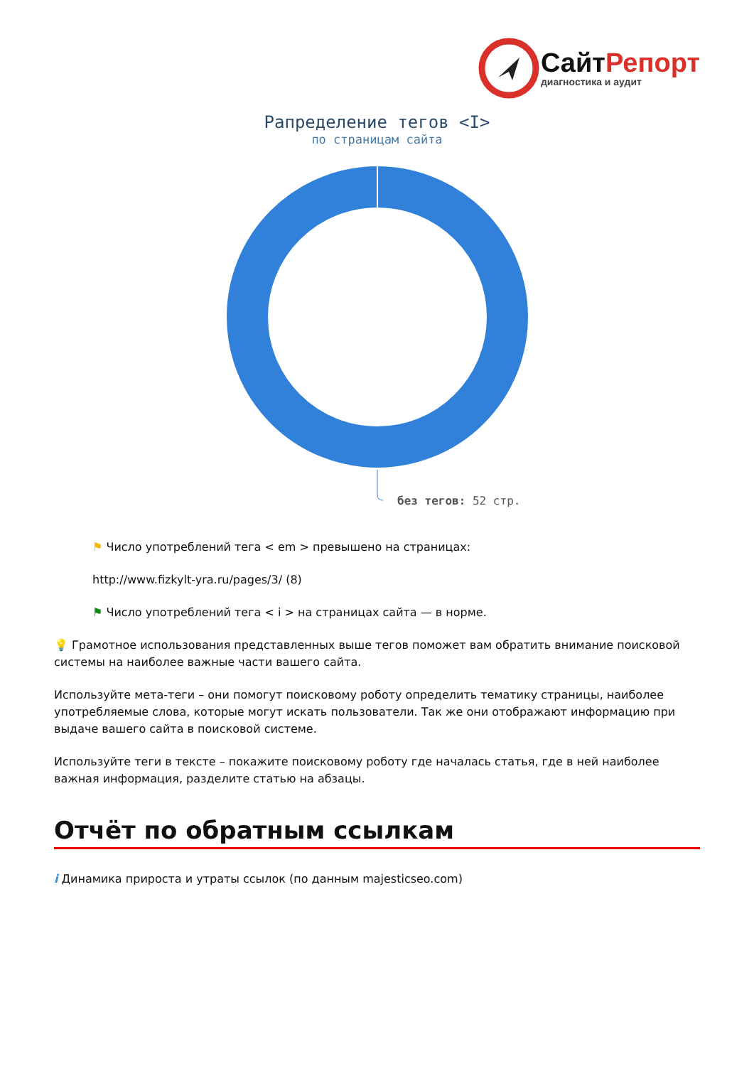СайтРепорт
диагностика и аудит
Рапределение тегов <I>
по страницам сайта
без тегов: 52 стр.
⚑ Число употреблений тега < em > превышено на страницах:
http://www.fizkylt-yra.ru/pages/3/ (8)
⚑ Число употреблений тега < i > на страницах сайта — в норме.
💡 Грамотное использования представленных выше тегов поможет вам обратить внимание поисковой системы на наиболее важные части вашего сайта.
Используйте мета-теги – они помогут поисковому роботу определить тематику страницы, наиболее употребляемые слова, которые могут искать пользователи. Так же они отображают информацию при выдаче вашего сайта в поисковой системе.
Используйте теги в тексте – покажите поисковому роботу где началась статья, где в ней наиболее важная информация, разделите статью на абзацы.
Отчёт по обратным ссылкам
i Динамика прироста и утраты ссылок (по данным majesticseo.com)